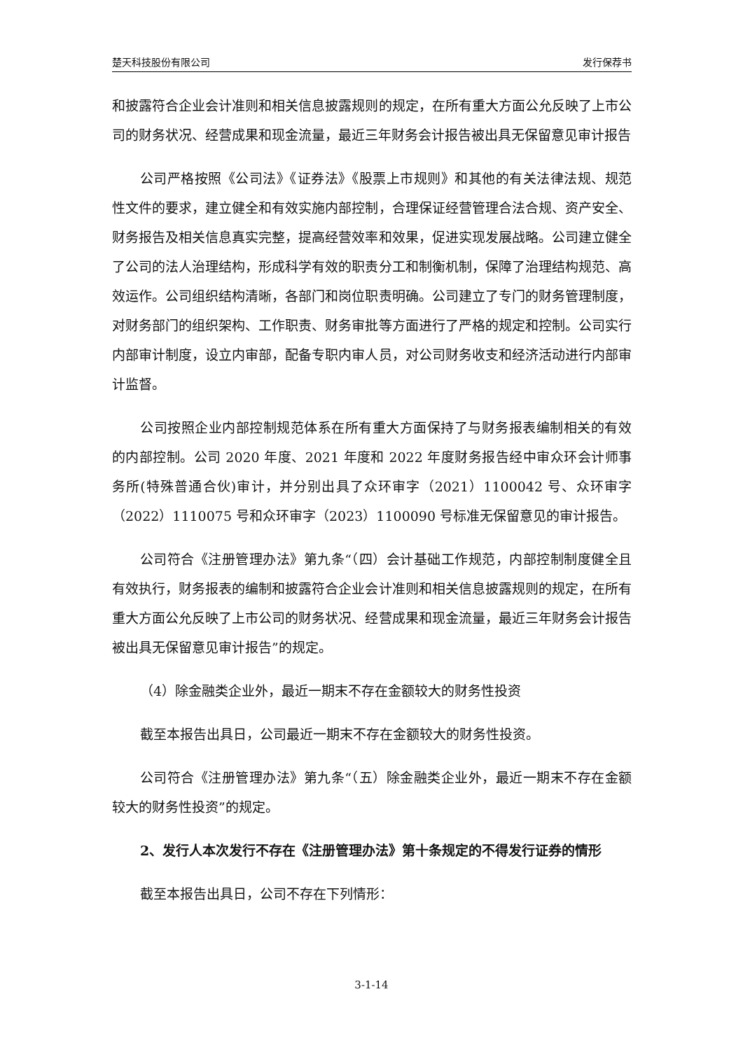楚天科技股份有限公司 发行保荐书
和披露符合企业会计准则和相关信息披露规则的规定，在所有重大方面公允反映了上市公司的财务状况、经营成果和现金流量，最近三年财务会计报告被出具无保留意见审计报告
公司严格按照《公司法》《证券法》《股票上市规则》和其他的有关法律法规、规范性文件的要求，建立健全和有效实施内部控制，合理保证经营管理合法合规、资产安全、财务报告及相关信息真实完整，提高经营效率和效果，促进实现发展战略。公司建立健全了公司的法人治理结构，形成科学有效的职责分工和制衡机制，保障了治理结构规范、高效运作。公司组织结构清晰，各部门和岗位职责明确。公司建立了专门的财务管理制度，对财务部门的组织架构、工作职责、财务审批等方面进行了严格的规定和控制。公司实行内部审计制度，设立内审部，配备专职内审人员，对公司财务收支和经济活动进行内部审计监督。
公司按照企业内部控制规范体系在所有重大方面保持了与财务报表编制相关的有效的内部控制。公司 2020 年度、2021 年度和 2022 年度财务报告经中审众环会计师事务所(特殊普通合伙)审计，并分别出具了众环审字（2021）1100042 号、众环审字（2022）1110075 号和众环审字（2023）1100090 号标准无保留意见的审计报告。
公司符合《注册管理办法》第九条“（四）会计基础工作规范，内部控制制度健全且有效执行，财务报表的编制和披露符合企业会计准则和相关信息披露规则的规定，在所有重大方面公允反映了上市公司的财务状况、经营成果和现金流量，最近三年财务会计报告被出具无保留意见审计报告”的规定。
（4）除金融类企业外，最近一期末不存在金额较大的财务性投资
截至本报告出具日，公司最近一期末不存在金额较大的财务性投资。
公司符合《注册管理办法》第九条“（五）除金融类企业外，最近一期末不存在金额较大的财务性投资”的规定。
2、发行人本次发行不存在《注册管理办法》第十条规定的不得发行证券的情形
截至本报告出具日，公司不存在下列情形：
3-1-14